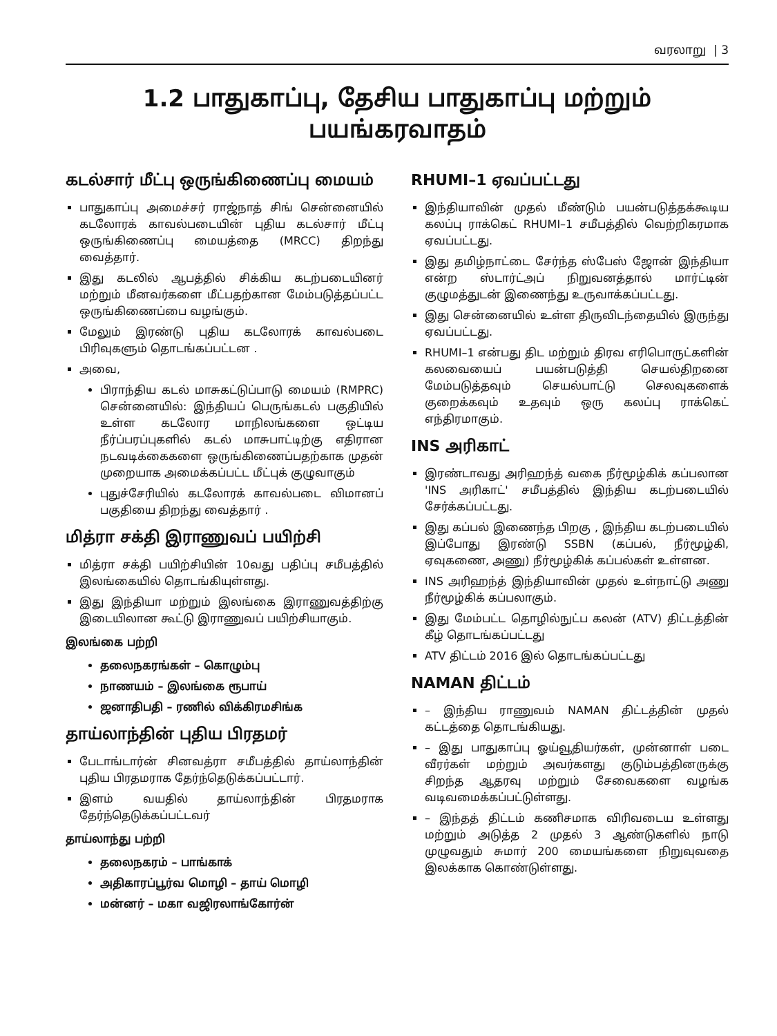வரலாறு | 3
1.2 பாதுகாப்பு, தேசிய பாதுகாப்பு மற்றும் பயங்கரவாதம்
கடல்சார் மீட்பு ஒருங்கிணைப்பு மையம்
பாதுகாப்பு அமைச்சர் ராஜ்நாத் சிங் சென்னையில் கடலோரக் காவல்படையின் புதிய கடல்சார் மீட்பு ஒருங்கிணைப்பு மையத்தை (MRCC) திறந்து வைத்தார்.
இது கடலில் ஆபத்தில் சிக்கிய கடற்படையினர் மற்றும் மீனவர்களை மீட்பதற்கான மேம்படுத்தப்பட்ட ஒருங்கிணைப்பை வழங்கும்.
மேலும் இரண்டு புதிய கடலோரக் காவல்படை பிரிவுகளும் தொடங்கப்பட்டன .
அவை,
பிராந்திய கடல் மாசுகட்டுப்பாடு மையம் (RMPRC) சென்னையில்: இந்தியப் பெருங்கடல் பகுதியில் உள்ள கடலோர மாநிலங்களை ஒட்டிய நீர்ப்பரப்புகளில் கடல் மாசுபாட்டிற்கு எதிரான நடவடிக்கைகளை ஒருங்கிணைப்பதற்காக முதன் முறையாக அமைக்கப்பட்ட மீட்புக் குழுவாகும்
புதுச்சேரியில் கடலோரக் காவல்படை விமானப் பகுதியை திறந்து வைத்தார் .
மித்ரா சக்தி இராணுவப் பயிற்சி
மித்ரா சக்தி பயிற்சியின் 10வது பதிப்பு சமீபத்தில் இலங்கையில் தொடங்கியுள்ளது.
இது இந்தியா மற்றும் இலங்கை இராணுவத்திற்கு இடையிலான கூட்டு இராணுவப் பயிற்சியாகும்.
இலங்கை பற்றி
தலைநகரங்கள் – கொழும்பு
நாணயம் – இலங்கை ரூபாய்
ஜனாதிபதி – ரணில் விக்கிரமசிங்க
தாய்லாந்தின் புதிய பிரதமர்
பேடாங்டார்ன் சினவத்ரா சமீபத்தில் தாய்லாந்தின் புதிய பிரதமராக தேர்ந்தெடுக்கப்பட்டார்.
இளம் வயதில் தாய்லாந்தின் பிரதமராக தேர்ந்தெடுக்கப்பட்டவர்
தாய்லாந்து பற்றி
தலைநகரம் – பாங்காக்
அதிகாரப்பூர்வ மொழி – தாய் மொழி
மன்னர் – மகா வஜிரலாங்கோர்ன்
RHUMI–1 ஏவப்பட்டது
இந்தியாவின் முதல் மீண்டும் பயன்படுத்தக்கூடிய கலப்பு ராக்கெட் RHUMI–1 சமீபத்தில் வெற்றிகரமாக ஏவப்பட்டது.
இது தமிழ்நாட்டை சேர்ந்த ஸ்பேஸ் ஜோன் இந்தியா என்ற ஸ்டார்ட்அப் நிறுவனத்தால் மார்ட்டின் குழுமத்துடன் இணைந்து உருவாக்கப்பட்டது.
இது சென்னையில் உள்ள திருவிடந்தையில் இருந்து ஏவப்பட்டது.
RHUMI–1 என்பது திட மற்றும் திரவ எரிபொருட்களின் கலவையைப் பயன்படுத்தி செயல்திறனை மேம்படுத்தவும் செயல்பாட்டு செலவுகளைக் குறைக்கவும் உதவும் ஒரு கலப்பு ராக்கெட் எந்திரமாகும்.
INS அரிகாட்
இரண்டாவது அரிஹந்த் வகை நீர்மூழ்கிக் கப்பலான 'INS அரிகாட்' சமீபத்தில் இந்திய கடற்படையில் சேர்க்கப்பட்டது.
இது கப்பல் இணைந்த பிறகு , இந்திய கடற்படையில் இப்போது இரண்டு SSBN (கப்பல், நீர்மூழ்கி, ஏவுகணை, அணு) நீர்மூழ்கிக் கப்பல்கள் உள்ளன.
INS அரிஹந்த் இந்தியாவின் முதல் உள்நாட்டு அணு நீர்மூழ்கிக் கப்பலாகும்.
இது மேம்பட்ட தொழில்நுட்ப கலன் (ATV) திட்டத்தின் கீழ் தொடங்கப்பட்டது
ATV திட்டம் 2016 இல் தொடங்கப்பட்டது
NAMAN திட்டம்
– இந்திய ராணுவம் NAMAN திட்டத்தின் முதல் கட்டத்தை தொடங்கியது.
– இது பாதுகாப்பு ஓய்வூதியர்கள், முன்னாள் படை வீரர்கள் மற்றும் அவர்களது குடும்பத்தினருக்கு சிறந்த ஆதரவு மற்றும் சேவைகளை வழங்க வடிவமைக்கப்பட்டுள்ளது.
– இந்தத் திட்டம் கணிசமாக விரிவடைய உள்ளது மற்றும் அடுத்த 2 முதல் 3 ஆண்டுகளில் நாடு முழுவதும் சுமார் 200 மையங்களை நிறுவுவதை இலக்காக கொண்டுள்ளது.